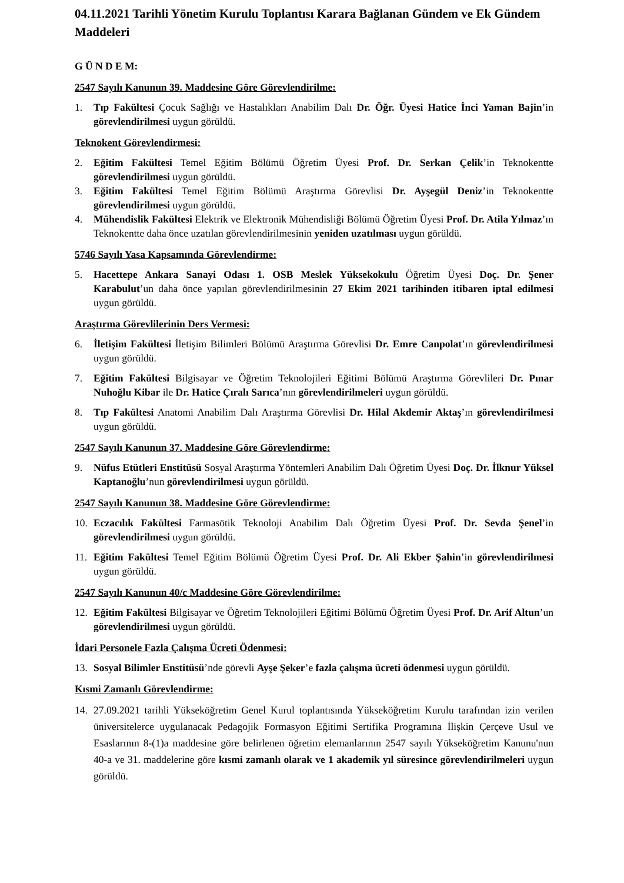04.11.2021 Tarihli Yönetim Kurulu Toplantısı Karara Bağlanan Gündem ve Ek Gündem Maddeleri
G Ü N D E M:
2547 Sayılı Kanunun 39. Maddesine Göre Görevlendirilme:
1. Tıp Fakültesi Çocuk Sağlığı ve Hastalıkları Anabilim Dalı Dr. Öğr. Üyesi Hatice İnci Yaman Bajin’in görevlendirilmesi uygun görüldü.
Teknokent Görevlendirmesi:
2. Eğitim Fakültesi Temel Eğitim Bölümü Öğretim Üyesi Prof. Dr. Serkan Çelik’in Teknokentte görevlendirilmesi uygun görüldü.
3. Eğitim Fakültesi Temel Eğitim Bölümü Araştırma Görevlisi Dr. Ayşegül Deniz’in Teknokentte görevlendirilmesi uygun görüldü.
4. Mühendislik Fakültesi Elektrik ve Elektronik Mühendisliği Bölümü Öğretim Üyesi Prof. Dr. Atila Yılmaz’ın Teknokentte daha önce uzatılan görevlendirilmesinin yeniden uzatılması uygun görüldü.
5746 Sayılı Yasa Kapsamında Görevlendirme:
5. Hacettepe Ankara Sanayi Odası 1. OSB Meslek Yüksekokulu Öğretim Üyesi Doç. Dr. Şener Karabulut’un daha önce yapılan görevlendirilmesinin 27 Ekim 2021 tarihinden itibaren iptal edilmesi uygun görüldü.
Araştırma Görevlilerinin Ders Vermesi:
6. İletişim Fakültesi İletişim Bilimleri Bölümü Araştırma Görevlisi Dr. Emre Canpolat’ın görevlendirilmesi uygun görüldü.
7. Eğitim Fakültesi Bilgisayar ve Öğretim Teknolojileri Eğitimi Bölümü Araştırma Görevlileri Dr. Pınar Nuhoğlu Kibar ile Dr. Hatice Çıralı Sarıca’nın görevlendirilmeleri uygun görüldü.
8. Tıp Fakültesi Anatomi Anabilim Dalı Araştırma Görevlisi Dr. Hilal Akdemir Aktaş’ın görevlendirilmesi uygun görüldü.
2547 Sayılı Kanunun 37. Maddesine Göre Görevlendirme:
9. Nüfus Etütleri Enstitüsü Sosyal Araştırma Yöntemleri Anabilim Dalı Öğretim Üyesi Doç. Dr. İlknur Yüksel Kaptanoğlu’nun görevlendirilmesi uygun görüldü.
2547 Sayılı Kanunun 38. Maddesine Göre Görevlendirme:
10. Eczacılık Fakültesi Farmasötik Teknoloji Anabilim Dalı Öğretim Üyesi Prof. Dr. Sevda Şenel’in görevlendirilmesi uygun görüldü.
11. Eğitim Fakültesi Temel Eğitim Bölümü Öğretim Üyesi Prof. Dr. Ali Ekber Şahin’in görevlendirilmesi uygun görüldü.
2547 Sayılı Kanunun 40/c Maddesine Göre Görevlendirilme:
12. Eğitim Fakültesi Bilgisayar ve Öğretim Teknolojileri Eğitimi Bölümü Öğretim Üyesi Prof. Dr. Arif Altun’un görevlendirilmesi uygun görüldü.
İdari Personele Fazla Çalışma Ücreti Ödenmesi:
13. Sosyal Bilimler Enstitüsü’nde görevli Ayşe Şeker’e fazla çalışma ücreti ödenmesi uygun görüldü.
Kısmi Zamanlı Görevlendirme:
14. 27.09.2021 tarihli Yükseköğretim Genel Kurul toplantısında Yükseköğretim Kurulu tarafından izin verilen üniversitelerce uygulanacak Pedagojik Formasyon Eğitimi Sertifika Programına İlişkin Çerçeve Usul ve Esaslarının 8-(1)a maddesine göre belirlenen öğretim elemanlarının 2547 sayılı Yükseköğretim Kanunu'nun 40-a ve 31. maddelerine göre kısmi zamanlı olarak ve 1 akademik yıl süresince görevlendirilmeleri uygun görüldü.